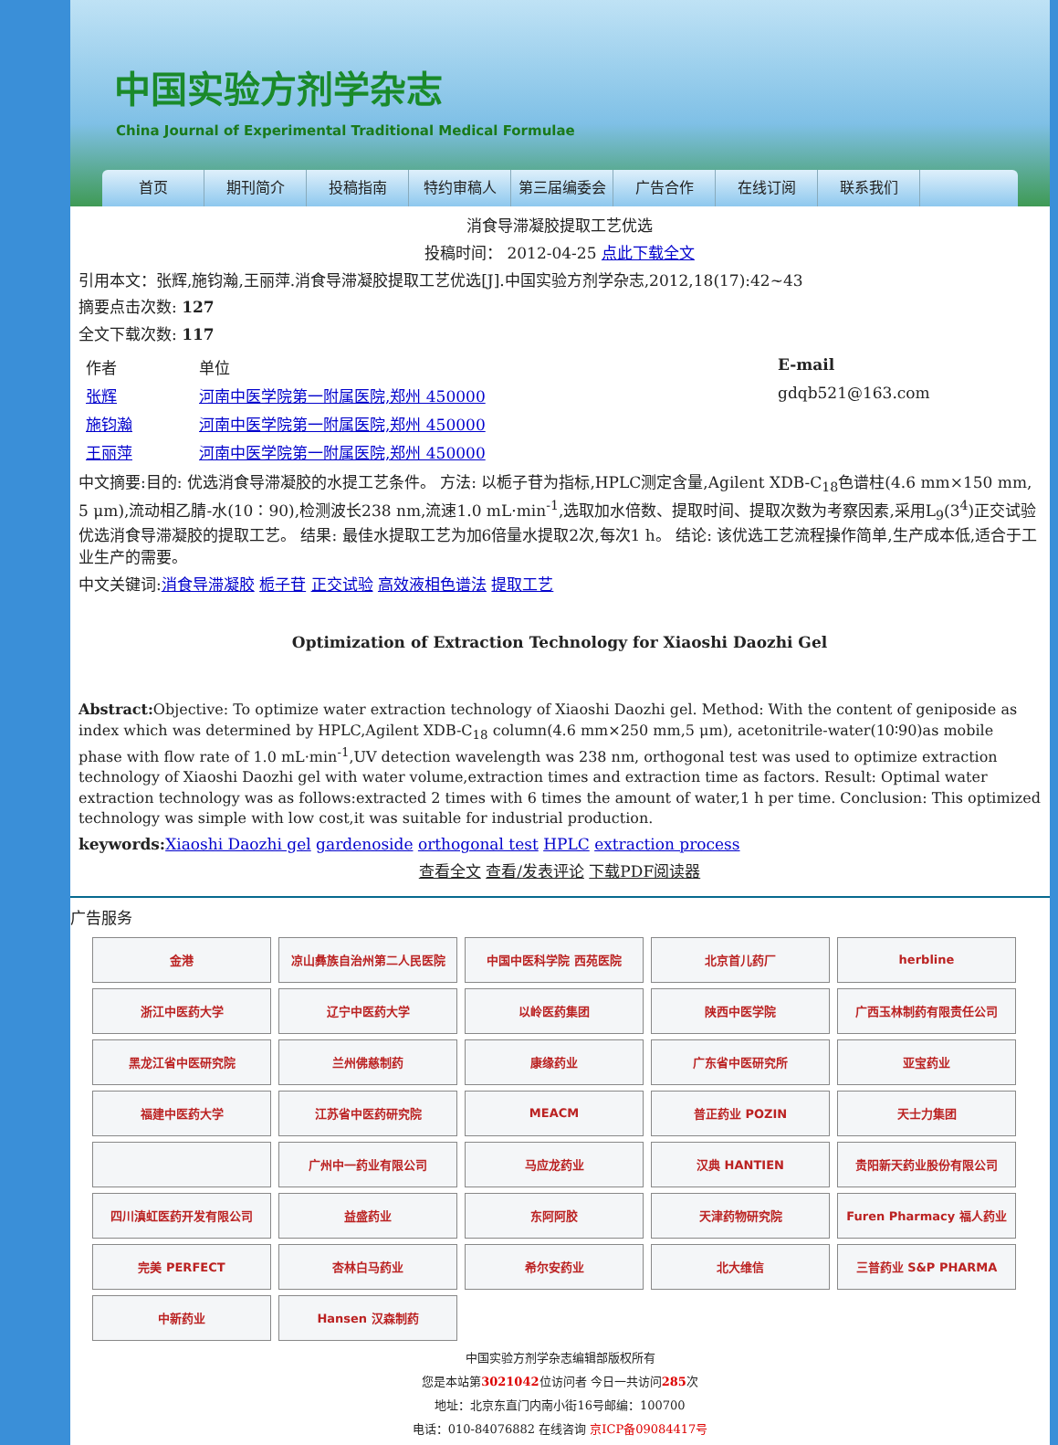中国实验方剂学杂志
China Journal of Experimental Traditional Medical Formulae
首页 期刊简介 投稿指南 特约审稿人 第三届编委会 广告合作 在线订阅 联系我们
消食导滞凝胶提取工艺优选
投稿时间： 2012-04-25 点此下载全文
引用本文：张辉,施钧瀚,王丽萍.消食导滞凝胶提取工艺优选[J].中国实验方剂学杂志,2012,18(17):42~43
摘要点击次数: 127
全文下载次数: 117
| 作者 | 单位 | E-mail |
| 张辉 | 河南中医学院第一附属医院,郑州 450000 | gdqb521@163.com |
| 施钧瀚 | 河南中医学院第一附属医院,郑州 450000 | |
| 王丽萍 | 河南中医学院第一附属医院,郑州 450000 | |
中文摘要:目的: 优选消食导滞凝胶的水提工艺条件。 方法: 以栀子苷为指标,HPLC测定含量,Agilent XDB-C<sub>18</sub>色谱柱(4.6 mm×150 mm, 5 μm),流动相乙腈-水(10∶90),检测波长238 nm,流速1.0 mL·min<sup>-1</sup>,选取加水倍数、提取时间、提取次数为考察因素,采用L<sub>9</sub>(3<sup>4</sup>)正交试验优选消食导滞凝胶的提取工艺。 结果: 最佳水提取工艺为加6倍量水提取2次,每次1 h。 结论: 该优选工艺流程操作简单,生产成本低,适合于工业生产的需要。
中文关键词:消食导滞凝胶 栀子苷 正交试验 高效液相色谱法 提取工艺
Optimization of Extraction Technology for Xiaoshi Daozhi Gel
Abstract: Objective: To optimize water extraction technology of Xiaoshi Daozhi gel. Method: With the content of geniposide as index which was determined by HPLC,Agilent XDB-C<sub>18</sub> column(4.6 mm×250 mm,5 μm), acetonitrile-water(10∶90)as mobile phase with flow rate of 1.0 mL·min<sup>-1</sup>,UV detection wavelength was 238 nm, orthogonal test was used to optimize extraction technology of Xiaoshi Daozhi gel with water volume,extraction times and extraction time as factors. Result: Optimal water extraction technology was as follows:extracted 2 times with 6 times the amount of water,1 h per time. Conclusion: This optimized technology was simple with low cost,it was suitable for industrial production.
keywords: Xiaoshi Daozhi gel gardenoside orthogonal test HPLC extraction process
查看全文 查看/发表评论 下载PDF阅读器
广告服务
金港
凉山彝族自治州第二人民医院
中国中医科学院 西苑医院
北京首儿药厂
herbline
浙江中医药大学
辽宁中医药大学
以岭医药集团
陕西中医学院
广西玉林制药有限责任公司
黑龙江省中医研究院
兰州佛慈制药
康缘药业
广东省中医研究所
亚宝药业
福建中医药大学
江苏省中医药研究院
MEACM
普正药业 POZIN
天士力集团
广州中一药业有限公司
马应龙药业
汉典 HANTIEN
贵阳新天药业股份有限公司
四川滇虹医药开发有限公司
益盛药业
东阿阿胶
天津药物研究院
Furen Pharmacy 福人药业
完美 PERFECT
杏林白马药业
希尔安药业
北大维信
三普药业 S&P PHARMA
中新药业
Hansen 汉森制药
中国实验方剂学杂志编辑部版权所有
您是本站第3021042位访问者 今日一共访问285次
地址：北京东直门内南小街16号邮编：100700
电话：010-84076882 在线咨询 京ICP备09084417号